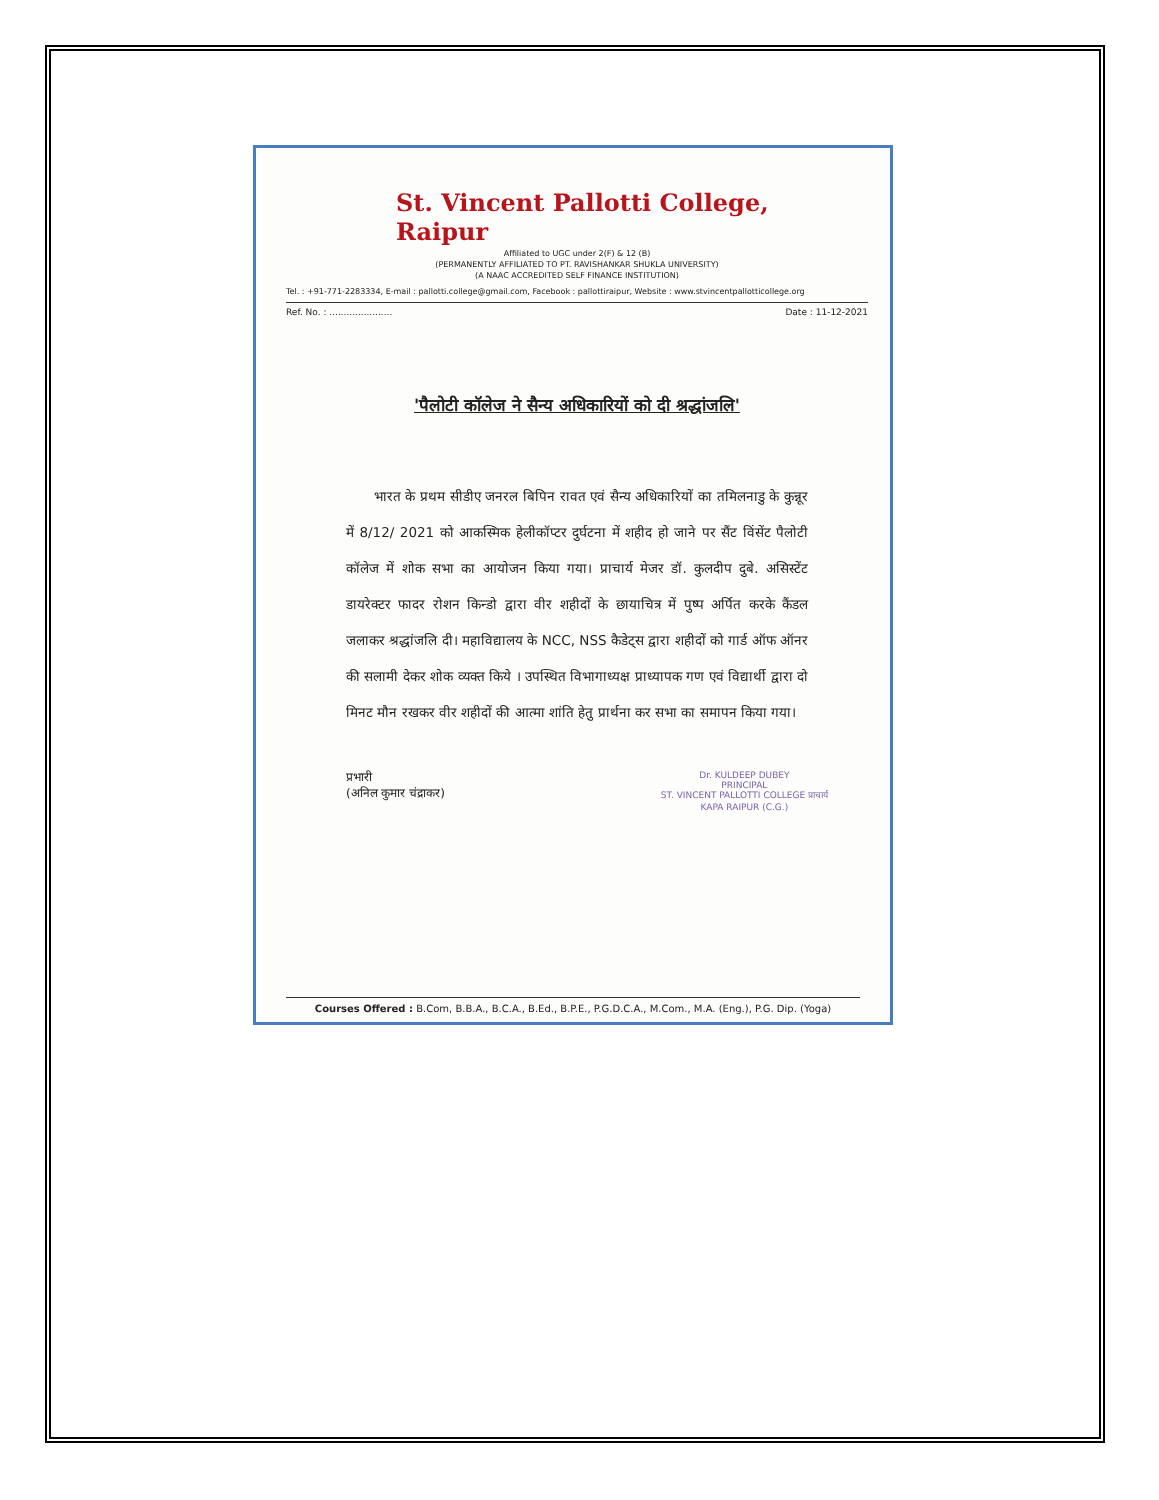St. Vincent Pallotti College, Raipur
Affiliated to UGC under 2(F) & 12 (B)
(PERMANENTLY AFFILIATED TO PT. RAVISHANKAR SHUKLA UNIVERSITY)
(A NAAC ACCREDITED SELF FINANCE INSTITUTION)
Tel. : +91-771-2283334, E-mail : pallotti.college@gmail.com, Facebook : pallottiraipur, Website : www.stvincentpallotticollege.org
Ref. No. : ...................... Date : 11-12-2021
'पैलोटी कॉलेज ने सैन्य अधिकारियों को दी श्रद्धांजलि'
भारत के प्रथम सीडीए जनरल बिपिन रावत एवं सैन्य अधिकारियों का तमिलनाडु के कुन्नूर में 8/12/ 2021 को आकस्मिक हेलीकॉप्टर दुर्घटना में शहीद हो जाने पर सैंट विंसेंट पैलोटी कॉलेज में शोक सभा का आयोजन किया गया। प्राचार्य मेजर डॉ. कुलदीप दुबे. असिस्टेंट डायरेक्टर फादर रोशन किन्डो द्वारा वीर शहीदों के छायाचित्र में पुष्प अर्पित करके कैंडल जलाकर श्रद्धांजलि दी। महाविद्यालय के NCC, NSS कैडेट्स द्वारा शहीदों को गार्ड ऑफ ऑनर की सलामी देकर शोक व्यक्त किये । उपस्थित विभागाध्यक्ष प्राध्यापक गण एवं विद्यार्थी द्वारा दो मिनट मौन रखकर वीर शहीदों की आत्मा शांति हेतु प्रार्थना कर सभा का समापन किया गया।
प्रभारी
(अनिल कुमार चंद्राकर)
Dr. KULDEEP DUBEY
PRINCIPAL
ST. VINCENT PALLOTTI COLLEGE प्राचार्य
KAPA RAIPUR (C.G.)
Courses Offered : B.Com, B.B.A., B.C.A., B.Ed., B.P.E., P.G.D.C.A., M.Com., M.A. (Eng.), P.G. Dip. (Yoga)